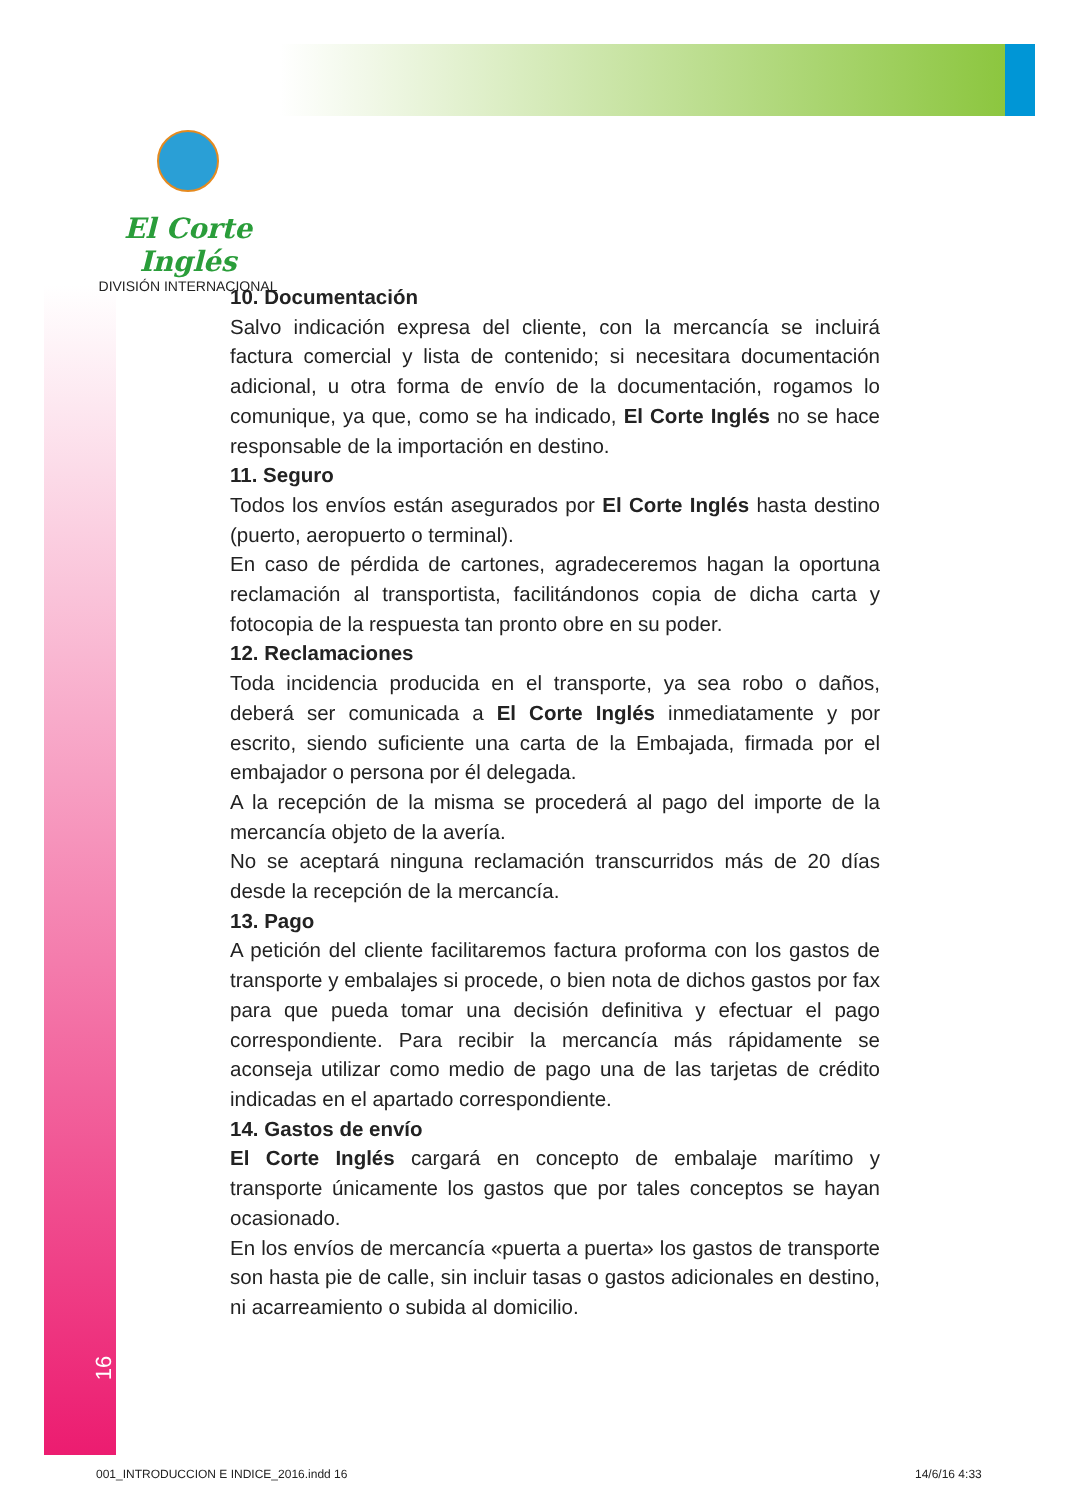El Corte Inglés
DIVISIÓN INTERNACIONAL
10. Documentación
Salvo indicación expresa del cliente, con la mercancía se incluirá factura comercial y lista de contenido; si necesitara documentación adicional, u otra forma de envío de la documentación, rogamos lo comunique, ya que, como se ha indicado, El Corte Inglés no se hace responsable de la importación en destino.
11. Seguro
Todos los envíos están asegurados por El Corte Inglés hasta destino (puerto, aeropuerto o terminal).
En caso de pérdida de cartones, agradeceremos hagan la oportuna reclamación al transportista, facilitándonos copia de dicha carta y fotocopia de la respuesta tan pronto obre en su poder.
12. Reclamaciones
Toda incidencia producida en el transporte, ya sea robo o daños, deberá ser comunicada a El Corte Inglés inmediatamente y por escrito, siendo suficiente una carta de la Embajada, firmada por el embajador o persona por él delegada.
A la recepción de la misma se procederá al pago del importe de la mercancía objeto de la avería.
No se aceptará ninguna reclamación transcurridos más de 20 días desde la recepción de la mercancía.
13. Pago
A petición del cliente facilitaremos factura proforma con los gastos de transporte y embalajes si procede, o bien nota de dichos gastos por fax para que pueda tomar una decisión definitiva y efectuar el pago correspondiente. Para recibir la mercancía más rápidamente se aconseja utilizar como medio de pago una de las tarjetas de crédito indicadas en el apartado correspondiente.
14. Gastos de envío
El Corte Inglés cargará en concepto de embalaje marítimo y transporte únicamente los gastos que por tales conceptos se hayan ocasionado.
En los envíos de mercancía «puerta a puerta» los gastos de transporte son hasta pie de calle, sin incluir tasas o gastos adicionales en destino, ni acarreamiento o subida al domicilio.
16
001_INTRODUCCION E INDICE_2016.indd 16
14/6/16 4:33